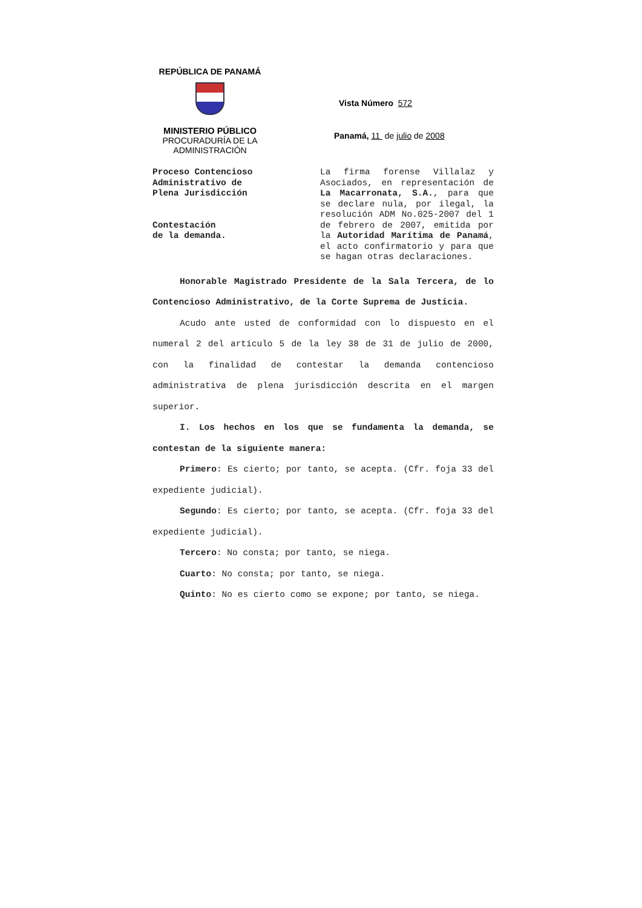REPÚBLICA DE PANAMÁ
MINISTERIO PÚBLICO
PROCURADURÍA DE LA
ADMINISTRACIÓN
Vista Número 572
Panamá, 11 de julio de 2008
Proceso Contencioso
Administrativo de
Plena Jurisdicción
Contestación
de la demanda.
La firma forense Villalaz y Asociados, en representación de La Macarronata, S.A., para que se declare nula, por ilegal, la resolución ADM No.025-2007 del 1 de febrero de 2007, emitida por la Autoridad Marítima de Panamá, el acto confirmatorio y para que se hagan otras declaraciones.
Honorable Magistrado Presidente de la Sala Tercera, de lo Contencioso Administrativo, de la Corte Suprema de Justicia.
Acudo ante usted de conformidad con lo dispuesto en el numeral 2 del artículo 5 de la ley 38 de 31 de julio de 2000, con la finalidad de contestar la demanda contencioso administrativa de plena jurisdicción descrita en el margen superior.
I. Los hechos en los que se fundamenta la demanda, se contestan de la siguiente manera:
Primero: Es cierto; por tanto, se acepta. (Cfr. foja 33 del expediente judicial).
Segundo: Es cierto; por tanto, se acepta. (Cfr. foja 33 del expediente judicial).
Tercero: No consta; por tanto, se niega.
Cuarto: No consta; por tanto, se niega.
Quinto: No es cierto como se expone; por tanto, se niega.